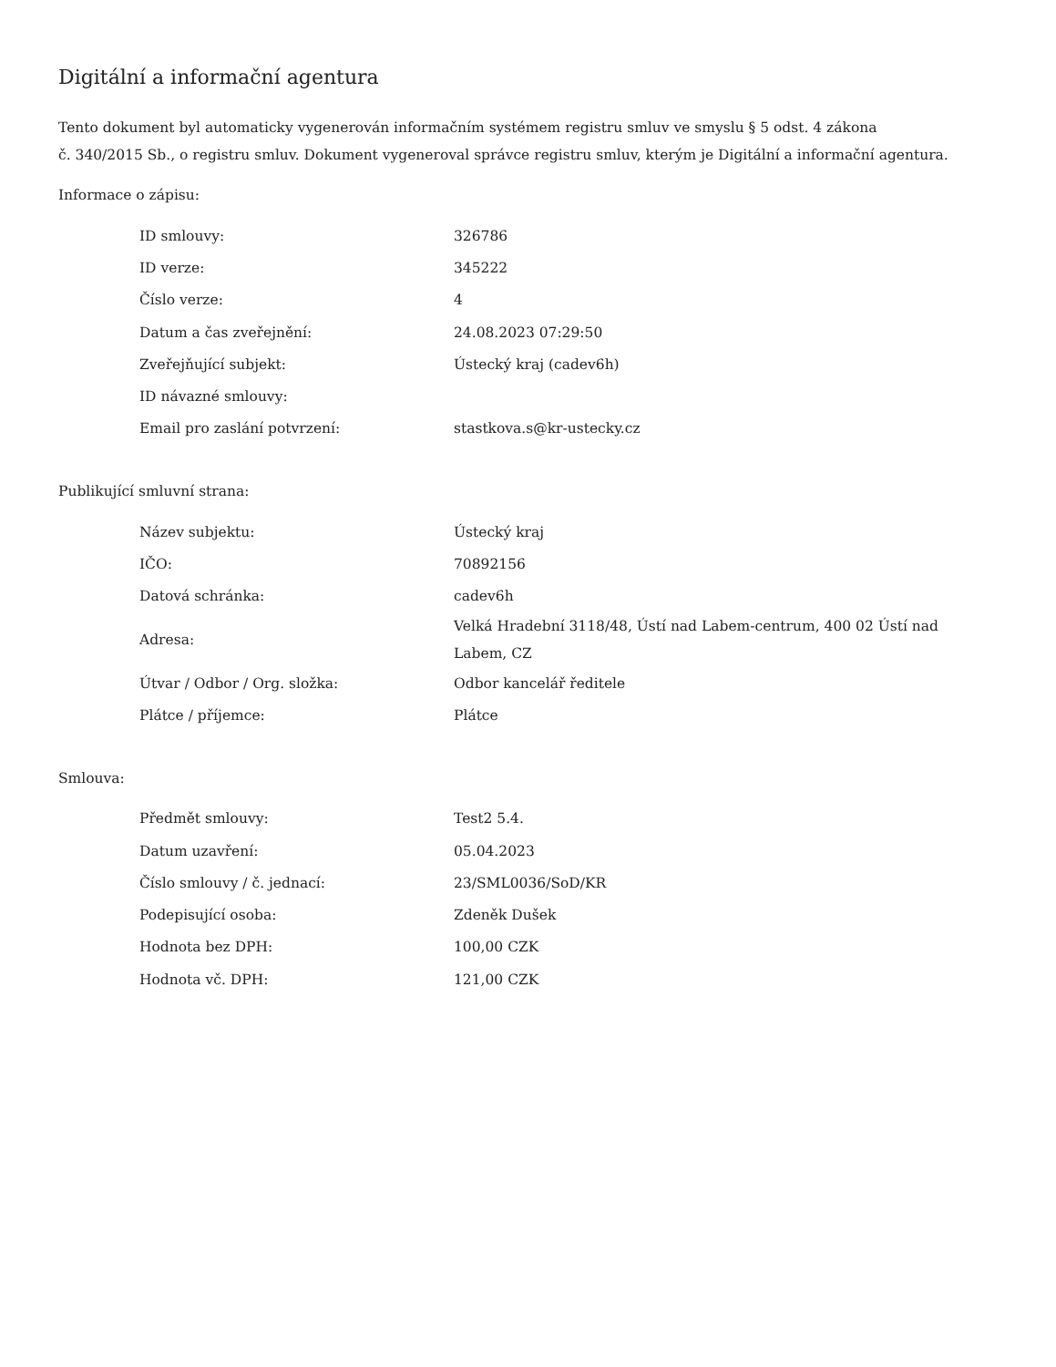Digitální a informační agentura
Tento dokument byl automaticky vygenerován informačním systémem registru smluv ve smyslu § 5 odst. 4 zákona
č. 340/2015 Sb., o registru smluv. Dokument vygeneroval správce registru smluv, kterým je Digitální a informační agentura.
Informace o zápisu:
| ID smlouvy: | 326786 |
| ID verze: | 345222 |
| Číslo verze: | 4 |
| Datum a čas zveřejnění: | 24.08.2023 07:29:50 |
| Zveřejňující subjekt: | Ústecký kraj (cadev6h) |
| ID návazné smlouvy: | |
| Email pro zaslání potvrzení: | stastkova.s@kr-ustecky.cz |
Publikující smluvní strana:
| Název subjektu: | Ústecký kraj |
| IČO: | 70892156 |
| Datová schránka: | cadev6h |
| Adresa: | Velká Hradební 3118/48, Ústí nad Labem-centrum, 400 02 Ústí nad Labem, CZ |
| Útvar / Odbor / Org. složka: | Odbor kancelář ředitele |
| Plátce / příjemce: | Plátce |
Smlouva:
| Předmět smlouvy: | Test2 5.4. |
| Datum uzavření: | 05.04.2023 |
| Číslo smlouvy / č. jednací: | 23/SML0036/SoD/KR |
| Podepisující osoba: | Zdeněk Dušek |
| Hodnota bez DPH: | 100,00 CZK |
| Hodnota vč. DPH: | 121,00 CZK |